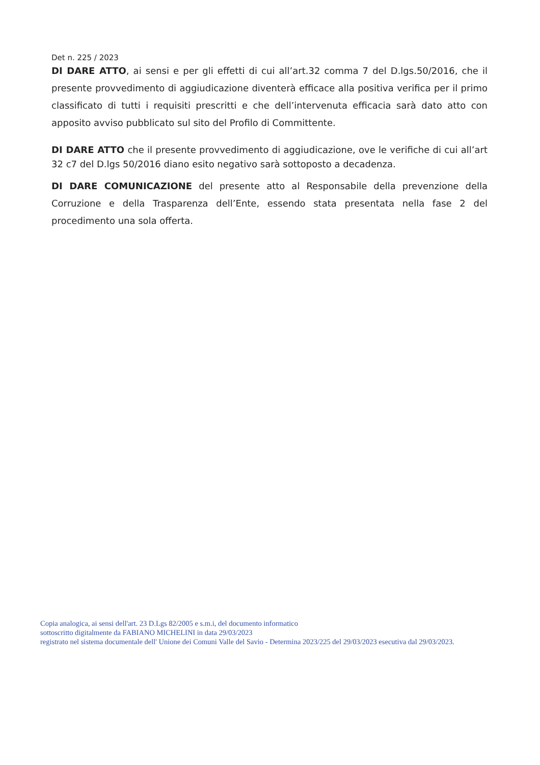Det n. 225 / 2023
DI DARE ATTO, ai sensi e per gli effetti di cui all’art.32 comma 7 del D.lgs.50/2016, che il presente provvedimento di aggiudicazione diventerà efficace alla positiva verifica per il primo classificato di tutti i requisiti prescritti e che dell’intervenuta efficacia sarà dato atto con apposito avviso pubblicato sul sito del Profilo di Committente.
DI DARE ATTO che il presente provvedimento di aggiudicazione, ove le verifiche di cui all’art 32 c7 del D.lgs 50/2016 diano esito negativo sarà sottoposto a decadenza.
DI DARE COMUNICAZIONE del presente atto al Responsabile della prevenzione della Corruzione e della Trasparenza dell’Ente, essendo stata presentata nella fase 2 del procedimento una sola offerta.
Copia analogica, ai sensi dell'art. 23 D.Lgs 82/2005 e s.m.i, del documento informatico
sottoscritto digitalmente da FABIANO MICHELINI in data 29/03/2023
registrato nel sistema documentale dell' Unione dei Comuni Valle del Savio - Determina 2023/225 del 29/03/2023 esecutiva dal 29/03/2023.